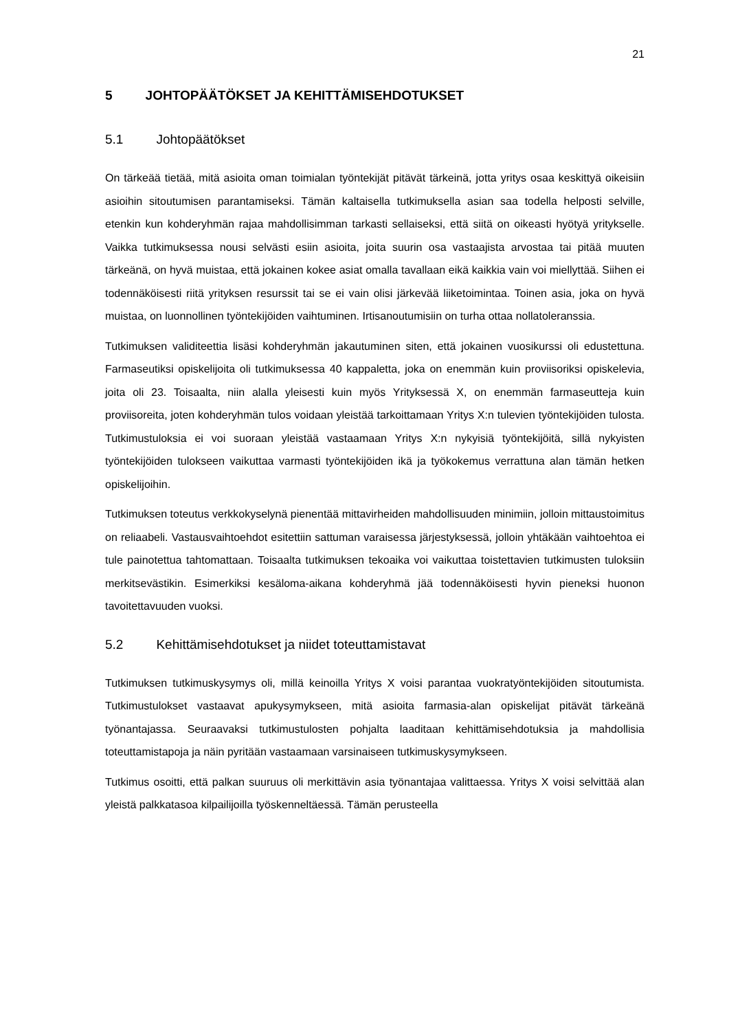21
5 JOHTOPÄÄTÖKSET JA KEHITTÄMISEHDOTUKSET
5.1 Johtopäätökset
On tärkeää tietää, mitä asioita oman toimialan työntekijät pitävät tärkeinä, jotta yritys osaa keskittyä oikeisiin asioihin sitoutumisen parantamiseksi. Tämän kaltaisella tutkimuksella asian saa todella helposti selville, etenkin kun kohderyhmän rajaa mahdollisimman tarkasti sellaiseksi, että siitä on oikeasti hyötyä yritykselle. Vaikka tutkimuksessa nousi selvästi esiin asioita, joita suurin osa vastaajista arvostaa tai pitää muuten tärkeänä, on hyvä muistaa, että jokainen kokee asiat omalla tavallaan eikä kaikkia vain voi miellyttää. Siihen ei todennäköisesti riitä yrityksen resurssit tai se ei vain olisi järkevää liiketoimintaa. Toinen asia, joka on hyvä muistaa, on luonnollinen työntekijöiden vaihtuminen. Irtisanoutumisiin on turha ottaa nollatoleranssia.
Tutkimuksen validiteettia lisäsi kohderyhmän jakautuminen siten, että jokainen vuosikurssi oli edustettuna. Farmaseutiksi opiskelijoita oli tutkimuksessa 40 kappaletta, joka on enemmän kuin proviisoriksi opiskelevia, joita oli 23. Toisaalta, niin alalla yleisesti kuin myös Yrityksessä X, on enemmän farmaseutteja kuin proviisoreita, joten kohderyhmän tulos voidaan yleistää tarkoittamaan Yritys X:n tulevien työntekijöiden tulosta. Tutkimustuloksia ei voi suoraan yleistää vastaamaan Yritys X:n nykyisiä työntekijöitä, sillä nykyisten työntekijöiden tulokseen vaikuttaa varmasti työntekijöiden ikä ja työkokemus verrattuna alan tämän hetken opiskelijoihin.
Tutkimuksen toteutus verkkokyselynä pienentää mittavirheiden mahdollisuuden minimiin, jolloin mittaustoimitus on reliaabeli. Vastausvaihtoehdot esitettiin sattuman varaisessa järjestyksessä, jolloin yhtäkään vaihtoehtoa ei tule painotettua tahtomattaan. Toisaalta tutkimuksen tekoaika voi vaikuttaa toistettavien tutkimusten tuloksiin merkitsevästikin. Esimerkiksi kesäloma-aikana kohderyhmä jää todennäköisesti hyvin pieneksi huonon tavoitettavuuden vuoksi.
5.2 Kehittämisehdotukset ja niidet toteuttamistavat
Tutkimuksen tutkimuskysymys oli, millä keinoilla Yritys X voisi parantaa vuokratyöntekijöiden sitoutumista. Tutkimustulokset vastaavat apukysymykseen, mitä asioita farmasia-alan opiskelijat pitävät tärkeänä työnantajassa. Seuraavaksi tutkimustulosten pohjalta laaditaan kehittämisehdotuksia ja mahdollisia toteuttamistapoja ja näin pyritään vastaamaan varsinaiseen tutkimuskysymykseen.
Tutkimus osoitti, että palkan suuruus oli merkittävin asia työnantajaa valittaessa. Yritys X voisi selvittää alan yleistä palkkatasoa kilpailijoilla työskenneltäessä. Tämän perusteella